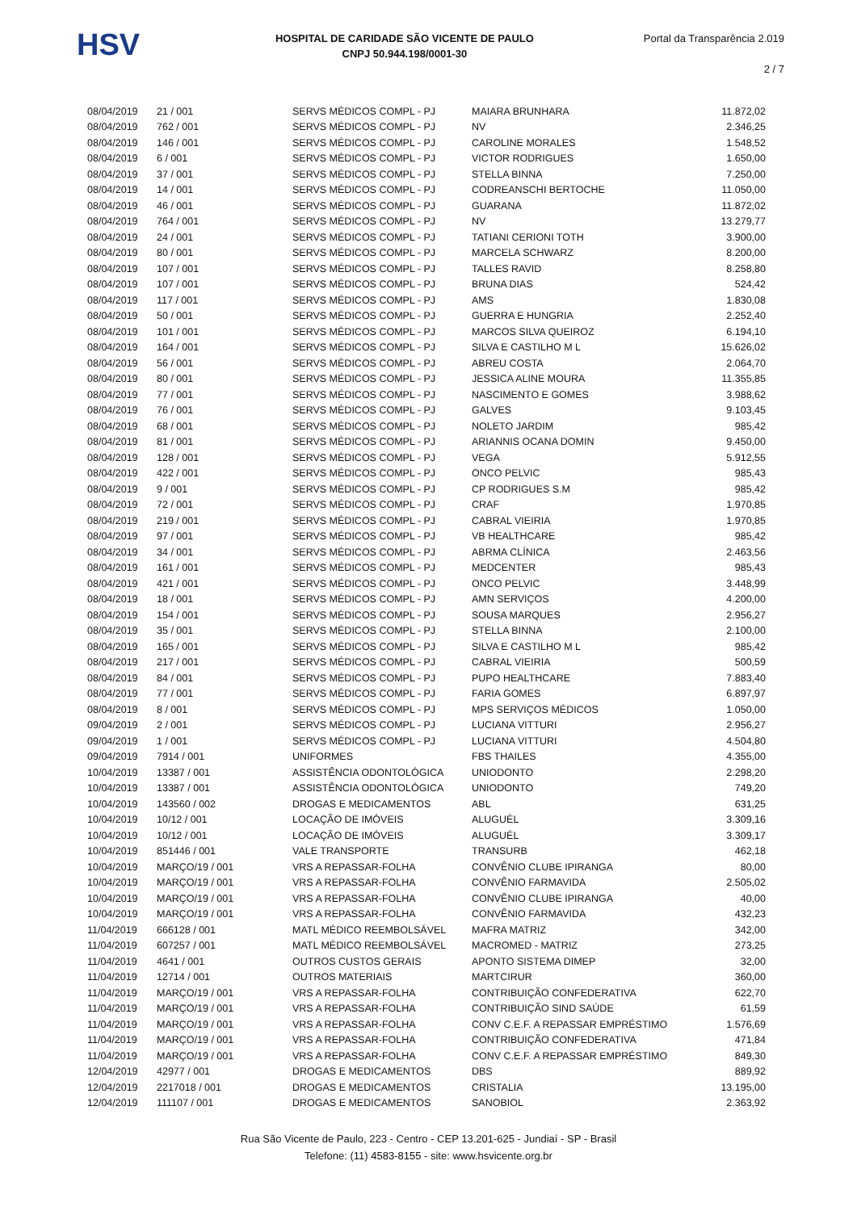HSV
HOSPITAL DE CARIDADE SÃO VICENTE DE PAULO
CNPJ 50.944.198/0001-30
Portal da Transparência 2.019
2 / 7
| 08/04/2019 | 21 / 001 | SERVS MÉDICOS COMPL - PJ | MAIARA BRUNHARA | 11.872,02 |
| 08/04/2019 | 762 / 001 | SERVS MÉDICOS COMPL - PJ | NV | 2.346,25 |
| 08/04/2019 | 146 / 001 | SERVS MÉDICOS COMPL - PJ | CAROLINE MORALES | 1.548,52 |
| 08/04/2019 | 6 / 001 | SERVS MÉDICOS COMPL - PJ | VICTOR RODRIGUES | 1.650,00 |
| 08/04/2019 | 37 / 001 | SERVS MÉDICOS COMPL - PJ | STELLA BINNA | 7.250,00 |
| 08/04/2019 | 14 / 001 | SERVS MÉDICOS COMPL - PJ | CODREANSCHI BERTOCHE | 11.050,00 |
| 08/04/2019 | 46 / 001 | SERVS MÉDICOS COMPL - PJ | GUARANA | 11.872,02 |
| 08/04/2019 | 764 / 001 | SERVS MÉDICOS COMPL - PJ | NV | 13.279,77 |
| 08/04/2019 | 24 / 001 | SERVS MÉDICOS COMPL - PJ | TATIANI CERIONI TOTH | 3.900,00 |
| 08/04/2019 | 80 / 001 | SERVS MÉDICOS COMPL - PJ | MARCELA SCHWARZ | 8.200,00 |
| 08/04/2019 | 107 / 001 | SERVS MÉDICOS COMPL - PJ | TALLES RAVID | 8.258,80 |
| 08/04/2019 | 107 / 001 | SERVS MÉDICOS COMPL - PJ | BRUNA DIAS | 524,42 |
| 08/04/2019 | 117 / 001 | SERVS MÉDICOS COMPL - PJ | AMS | 1.830,08 |
| 08/04/2019 | 50 / 001 | SERVS MÉDICOS COMPL - PJ | GUERRA E HUNGRIA | 2.252,40 |
| 08/04/2019 | 101 / 001 | SERVS MÉDICOS COMPL - PJ | MARCOS SILVA QUEIROZ | 6.194,10 |
| 08/04/2019 | 164 / 001 | SERVS MÉDICOS COMPL - PJ | SILVA E CASTILHO M L | 15.626,02 |
| 08/04/2019 | 56 / 001 | SERVS MÉDICOS COMPL - PJ | ABREU COSTA | 2.064,70 |
| 08/04/2019 | 80 / 001 | SERVS MÉDICOS COMPL - PJ | JESSICA ALINE MOURA | 11.355,85 |
| 08/04/2019 | 77 / 001 | SERVS MÉDICOS COMPL - PJ | NASCIMENTO E GOMES | 3.988,62 |
| 08/04/2019 | 76 / 001 | SERVS MÉDICOS COMPL - PJ | GALVES | 9.103,45 |
| 08/04/2019 | 68 / 001 | SERVS MÉDICOS COMPL - PJ | NOLETO JARDIM | 985,42 |
| 08/04/2019 | 81 / 001 | SERVS MÉDICOS COMPL - PJ | ARIANNIS OCANA DOMIN | 9.450,00 |
| 08/04/2019 | 128 / 001 | SERVS MÉDICOS COMPL - PJ | VEGA | 5.912,55 |
| 08/04/2019 | 422 / 001 | SERVS MÉDICOS COMPL - PJ | ONCO PELVIC | 985,43 |
| 08/04/2019 | 9 / 001 | SERVS MÉDICOS COMPL - PJ | CP RODRIGUES S.M | 985,42 |
| 08/04/2019 | 72 / 001 | SERVS MÉDICOS COMPL - PJ | CRAF | 1.970,85 |
| 08/04/2019 | 219 / 001 | SERVS MÉDICOS COMPL - PJ | CABRAL VIEIRIA | 1.970,85 |
| 08/04/2019 | 97 / 001 | SERVS MÉDICOS COMPL - PJ | VB HEALTHCARE | 985,42 |
| 08/04/2019 | 34 / 001 | SERVS MÉDICOS COMPL - PJ | ABRMA CLÍNICA | 2.463,56 |
| 08/04/2019 | 161 / 001 | SERVS MÉDICOS COMPL - PJ | MEDCENTER | 985,43 |
| 08/04/2019 | 421 / 001 | SERVS MÉDICOS COMPL - PJ | ONCO PELVIC | 3.448,99 |
| 08/04/2019 | 18 / 001 | SERVS MÉDICOS COMPL - PJ | AMN SERVIÇOS | 4.200,00 |
| 08/04/2019 | 154 / 001 | SERVS MÉDICOS COMPL - PJ | SOUSA MARQUES | 2.956,27 |
| 08/04/2019 | 35 / 001 | SERVS MÉDICOS COMPL - PJ | STELLA BINNA | 2.100,00 |
| 08/04/2019 | 165 / 001 | SERVS MÉDICOS COMPL - PJ | SILVA E CASTILHO M L | 985,42 |
| 08/04/2019 | 217 / 001 | SERVS MÉDICOS COMPL - PJ | CABRAL VIEIRIA | 500,59 |
| 08/04/2019 | 84 / 001 | SERVS MÉDICOS COMPL - PJ | PUPO HEALTHCARE | 7.883,40 |
| 08/04/2019 | 77 / 001 | SERVS MÉDICOS COMPL - PJ | FARIA GOMES | 6.897,97 |
| 08/04/2019 | 8 / 001 | SERVS MÉDICOS COMPL - PJ | MPS SERVIÇOS MÉDICOS | 1.050,00 |
| 09/04/2019 | 2 / 001 | SERVS MÉDICOS COMPL - PJ | LUCIANA VITTURI | 2.956,27 |
| 09/04/2019 | 1 / 001 | SERVS MÉDICOS COMPL - PJ | LUCIANA VITTURI | 4.504,80 |
| 09/04/2019 | 7914 / 001 | UNIFORMES | FBS THAILES | 4.355,00 |
| 10/04/2019 | 13387 / 001 | ASSISTÊNCIA ODONTOLÓGICA | UNIODONTO | 2.298,20 |
| 10/04/2019 | 13387 / 001 | ASSISTÊNCIA ODONTOLÓGICA | UNIODONTO | 749,20 |
| 10/04/2019 | 143560 / 002 | DROGAS E MEDICAMENTOS | ABL | 631,25 |
| 10/04/2019 | 10/12 / 001 | LOCAÇÃO DE IMÓVEIS | ALUGUÉL | 3.309,16 |
| 10/04/2019 | 10/12 / 001 | LOCAÇÃO DE IMÓVEIS | ALUGUÉL | 3.309,17 |
| 10/04/2019 | 851446 / 001 | VALE TRANSPORTE | TRANSURB | 462,18 |
| 10/04/2019 | MARÇO/19 / 001 | VRS A REPASSAR-FOLHA | CONVÊNIO CLUBE IPIRANGA | 80,00 |
| 10/04/2019 | MARÇO/19 / 001 | VRS A REPASSAR-FOLHA | CONVÊNIO FARMAVIDA | 2.505,02 |
| 10/04/2019 | MARÇO/19 / 001 | VRS A REPASSAR-FOLHA | CONVÊNIO CLUBE IPIRANGA | 40,00 |
| 10/04/2019 | MARÇO/19 / 001 | VRS A REPASSAR-FOLHA | CONVÊNIO FARMAVIDA | 432,23 |
| 11/04/2019 | 666128 / 001 | MATL MÉDICO REEMBOLSÁVEL | MAFRA MATRIZ | 342,00 |
| 11/04/2019 | 607257 / 001 | MATL MÉDICO REEMBOLSÁVEL | MACROMED - MATRIZ | 273,25 |
| 11/04/2019 | 4641 / 001 | OUTROS CUSTOS GERAIS | APONTO SISTEMA DIMEP | 32,00 |
| 11/04/2019 | 12714 / 001 | OUTROS MATERIAIS | MARTCIRUR | 360,00 |
| 11/04/2019 | MARÇO/19 / 001 | VRS A REPASSAR-FOLHA | CONTRIBUIÇÃO CONFEDERATIVA | 622,70 |
| 11/04/2019 | MARÇO/19 / 001 | VRS A REPASSAR-FOLHA | CONTRIBUIÇÃO SIND SAÚDE | 61,59 |
| 11/04/2019 | MARÇO/19 / 001 | VRS A REPASSAR-FOLHA | CONV C.E.F. A REPASSAR EMPRÉSTIMO | 1.576,69 |
| 11/04/2019 | MARÇO/19 / 001 | VRS A REPASSAR-FOLHA | CONTRIBUIÇÃO CONFEDERATIVA | 471,84 |
| 11/04/2019 | MARÇO/19 / 001 | VRS A REPASSAR-FOLHA | CONV C.E.F. A REPASSAR EMPRÉSTIMO | 849,30 |
| 12/04/2019 | 42977 / 001 | DROGAS E MEDICAMENTOS | DBS | 889,92 |
| 12/04/2019 | 2217018 / 001 | DROGAS E MEDICAMENTOS | CRISTALIA | 13.195,00 |
| 12/04/2019 | 111107 / 001 | DROGAS E MEDICAMENTOS | SANOBIOL | 2.363,92 |
Rua São Vicente de Paulo, 223 - Centro - CEP 13.201-625 - Jundiaí - SP - Brasil
Telefone: (11) 4583-8155 - site: www.hsvicente.org.br